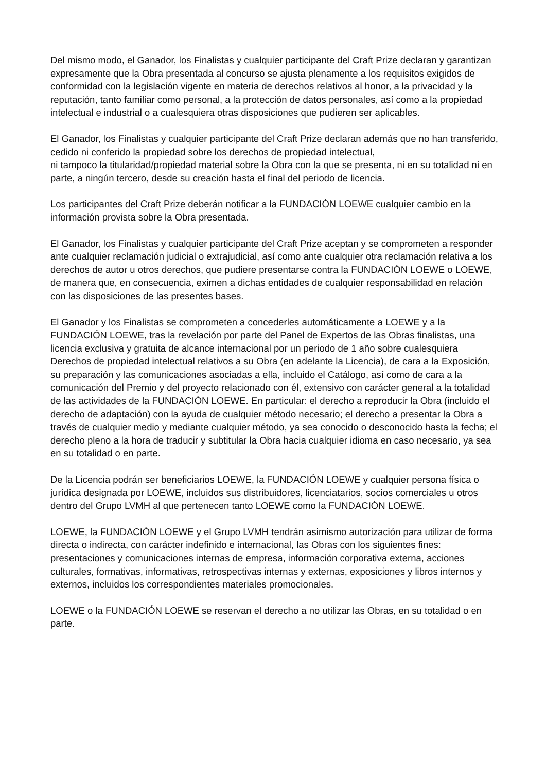Del mismo modo, el Ganador, los Finalistas y cualquier participante del Craft Prize declaran y garantizan expresamente que la Obra presentada al concurso se ajusta plenamente a los requisitos exigidos de conformidad con la legislación vigente en materia de derechos relativos al honor, a la privacidad y la reputación, tanto familiar como personal, a la protección de datos personales, así como a la propiedad intelectual e industrial o a cualesquiera otras disposiciones que pudieren ser aplicables.
El Ganador, los Finalistas y cualquier participante del Craft Prize declaran además que no han transferido, cedido ni conferido la propiedad sobre los derechos de propiedad intelectual,
ni tampoco la titularidad/propiedad material sobre la Obra con la que se presenta, ni en su totalidad ni en parte, a ningún tercero, desde su creación hasta el final del periodo de licencia.
Los participantes del Craft Prize deberán notificar a la FUNDACIÓN LOEWE cualquier cambio en la información provista sobre la Obra presentada.
El Ganador, los Finalistas y cualquier participante del Craft Prize aceptan y se comprometen a responder ante cualquier reclamación judicial o extrajudicial, así como ante cualquier otra reclamación relativa a los derechos de autor u otros derechos, que pudiere presentarse contra la FUNDACIÓN LOEWE o LOEWE, de manera que, en consecuencia, eximen a dichas entidades de cualquier responsabilidad en relación con las disposiciones de las presentes bases.
El Ganador y los Finalistas se comprometen a concederles automáticamente a LOEWE y a la FUNDACIÓN LOEWE, tras la revelación por parte del Panel de Expertos de las Obras finalistas, una licencia exclusiva y gratuita de alcance internacional por un periodo de 1 año sobre cualesquiera Derechos de propiedad intelectual relativos a su Obra (en adelante la Licencia), de cara a la Exposición, su preparación y las comunicaciones asociadas a ella, incluido el Catálogo, así como de cara a la comunicación del Premio y del proyecto relacionado con él, extensivo con carácter general a la totalidad de las actividades de la FUNDACIÓN LOEWE. En particular: el derecho a reproducir la Obra (incluido el derecho de adaptación) con la ayuda de cualquier método necesario; el derecho a presentar la Obra a través de cualquier medio y mediante cualquier método, ya sea conocido o desconocido hasta la fecha; el derecho pleno a la hora de traducir y subtitular la Obra hacia cualquier idioma en caso necesario, ya sea en su totalidad o en parte.
De la Licencia podrán ser beneficiarios LOEWE, la FUNDACIÓN LOEWE y cualquier persona física o jurídica designada por LOEWE, incluidos sus distribuidores, licenciatarios, socios comerciales u otros dentro del Grupo LVMH al que pertenecen tanto LOEWE como la FUNDACIÓN LOEWE.
LOEWE, la FUNDACIÓN LOEWE y el Grupo LVMH tendrán asimismo autorización para utilizar de forma directa o indirecta, con carácter indefinido e internacional, las Obras con los siguientes fines: presentaciones y comunicaciones internas de empresa, información corporativa externa, acciones culturales, formativas, informativas, retrospectivas internas y externas, exposiciones y libros internos y externos, incluidos los correspondientes materiales promocionales.
LOEWE o la FUNDACIÓN LOEWE se reservan el derecho a no utilizar las Obras, en su totalidad o en parte.